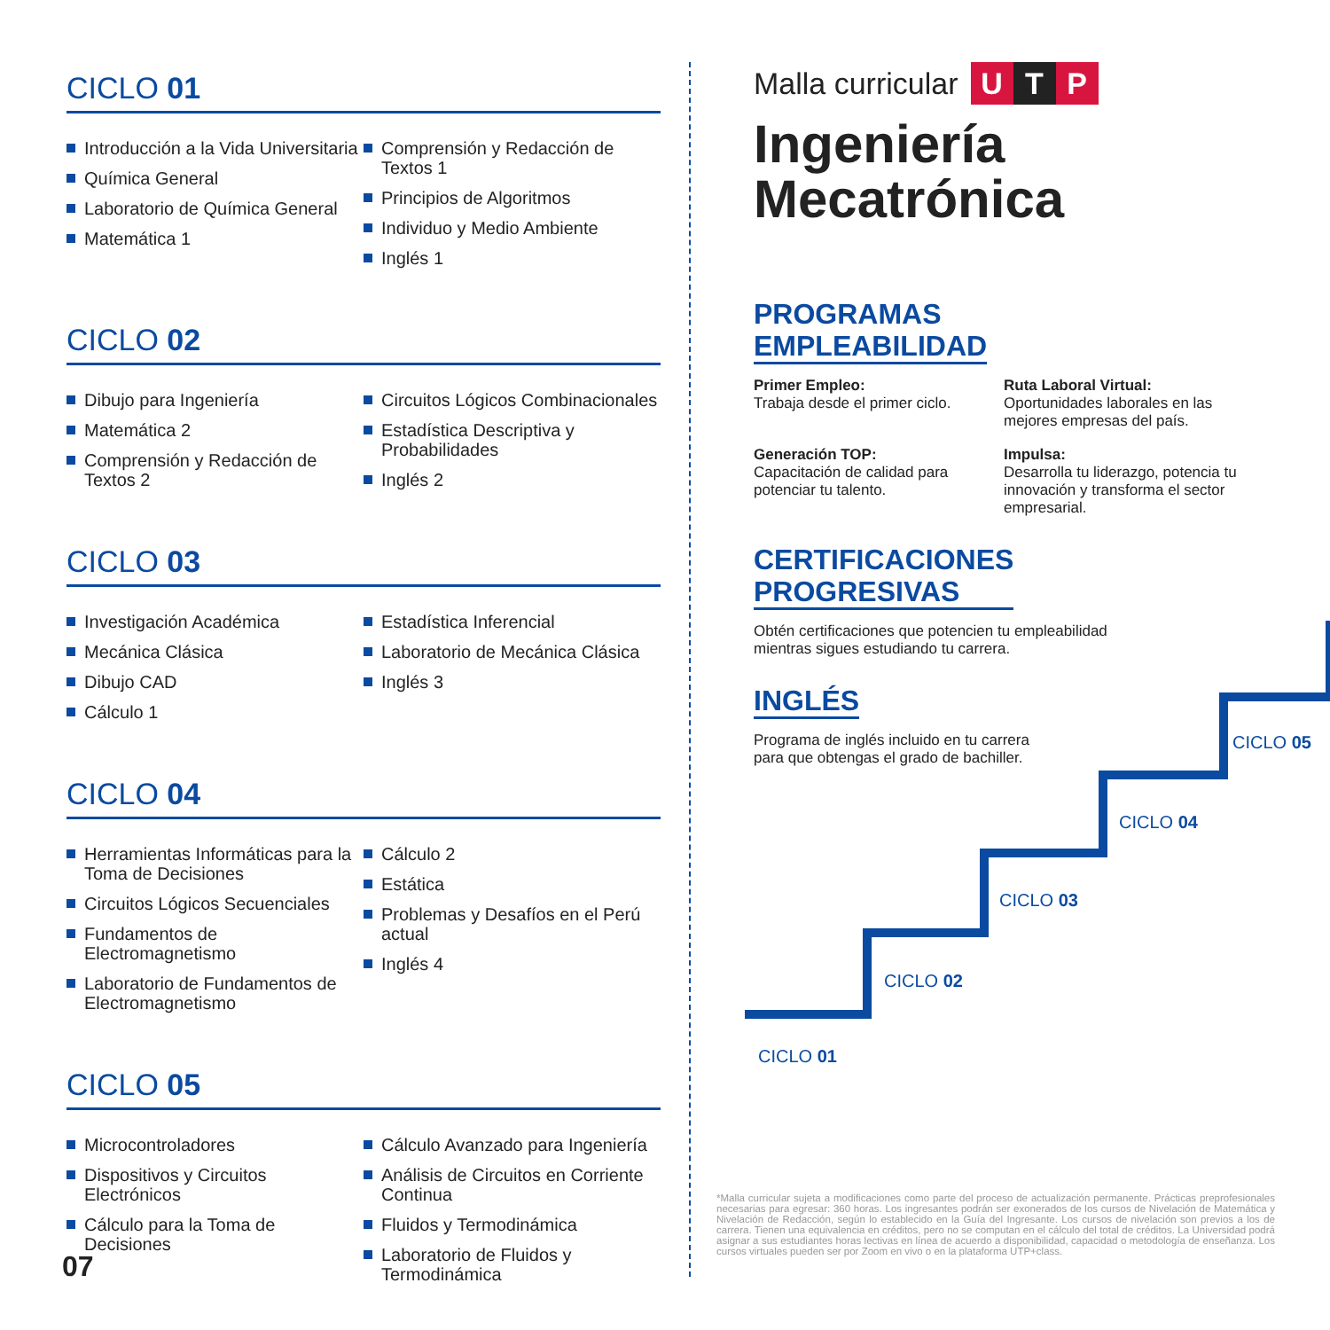CICLO 01
Introducción a la Vida Universitaria
Química General
Laboratorio de Química General
Matemática 1
Comprensión y Redacción de Textos 1
Principios de Algoritmos
Individuo y Medio Ambiente
Inglés 1
CICLO 02
Dibujo para Ingeniería
Matemática 2
Comprensión y Redacción de Textos 2
Circuitos Lógicos Combinacionales
Estadística Descriptiva y Probabilidades
Inglés 2
CICLO 03
Investigación Académica
Mecánica Clásica
Dibujo CAD
Cálculo 1
Estadística Inferencial
Laboratorio de Mecánica Clásica
Inglés 3
CICLO 04
Herramientas Informáticas para la Toma de Decisiones
Circuitos Lógicos Secuenciales
Fundamentos de Electromagnetismo
Laboratorio de Fundamentos de Electromagnetismo
Cálculo 2
Estática
Problemas y Desafíos en el Perú actual
Inglés 4
CICLO 05
Microcontroladores
Dispositivos y Circuitos Electrónicos
Cálculo para la Toma de Decisiones
Cálculo Avanzado para Ingeniería
Análisis de Circuitos en Corriente Continua
Fluidos y Termodinámica
Laboratorio de Fluidos y Termodinámica
07
Malla curricular U T P
Ingeniería
Mecatrónica
PROGRAMAS
EMPLEABILIDAD
Primer Empleo:
Trabaja desde el primer ciclo.
Ruta Laboral Virtual:
Oportunidades laborales en las mejores empresas del país.
Generación TOP:
Capacitación de calidad para potenciar tu talento.
Impulsa:
Desarrolla tu liderazgo, potencia tu innovación y transforma el sector empresarial.
CERTIFICACIONES
PROGRESIVAS
Obtén certificaciones que potencien tu empleabilidad mientras sigues estudiando tu carrera.
INGLÉS
Programa de inglés incluido en tu carrera para que obtengas el grado de bachiller.
CICLO 01
CICLO 02
CICLO 03
CICLO 04
CICLO 05
*Malla curricular sujeta a modificaciones como parte del proceso de actualización permanente. Prácticas preprofesionales necesarias para egresar: 360 horas. Los ingresantes podrán ser exonerados de los cursos de Nivelación de Matemática y Nivelación de Redacción, según lo establecido en la Guía del Ingresante. Los cursos de nivelación son previos a los de carrera. Tienen una equivalencia en créditos, pero no se computan en el cálculo del total de créditos. La Universidad podrá asignar a sus estudiantes horas lectivas en línea de acuerdo a disponibilidad, capacidad o metodología de enseñanza. Los cursos virtuales pueden ser por Zoom en vivo o en la plataforma UTP+class.